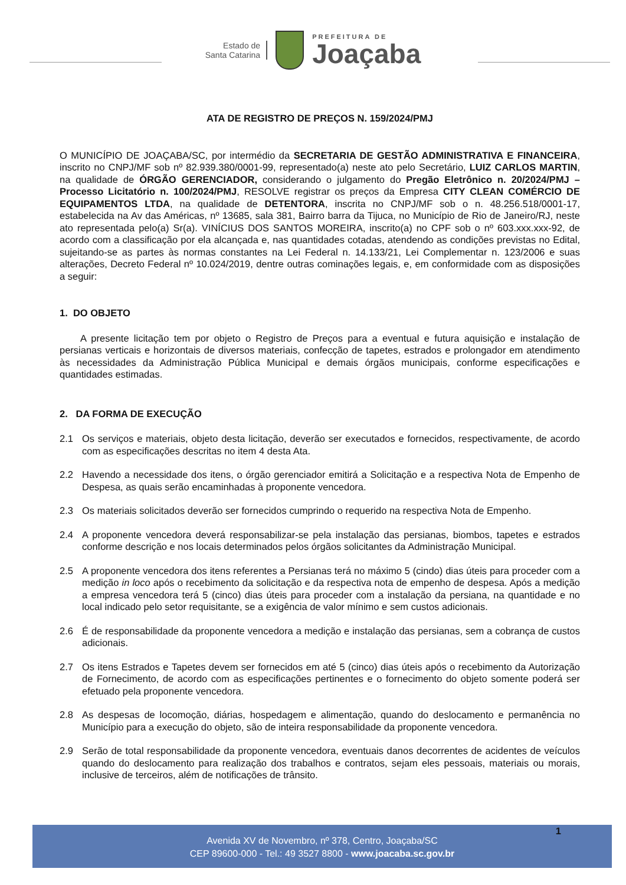Estado de
Santa Catarina
PREFEITURA DE
Joaçaba
ATA DE REGISTRO DE PREÇOS N. 159/2024/PMJ
O MUNICÍPIO DE JOAÇABA/SC, por intermédio da SECRETARIA DE GESTÃO ADMINISTRATIVA E FINANCEIRA, inscrito no CNPJ/MF sob nº 82.939.380/0001-99, representado(a) neste ato pelo Secretário, LUIZ CARLOS MARTIN, na qualidade de ÓRGÃO GERENCIADOR, considerando o julgamento do Pregão Eletrônico n. 20/2024/PMJ – Processo Licitatório n. 100/2024/PMJ, RESOLVE registrar os preços da Empresa CITY CLEAN COMÉRCIO DE EQUIPAMENTOS LTDA, na qualidade de DETENTORA, inscrita no CNPJ/MF sob o n. 48.256.518/0001-17, estabelecida na Av das Américas, nº 13685, sala 381, Bairro barra da Tijuca, no Município de Rio de Janeiro/RJ, neste ato representada pelo(a) Sr(a). VINÍCIUS DOS SANTOS MOREIRA, inscrito(a) no CPF sob o nº 603.xxx.xxx-92, de acordo com a classificação por ela alcançada e, nas quantidades cotadas, atendendo as condições previstas no Edital, sujeitando-se as partes às normas constantes na Lei Federal n. 14.133/21, Lei Complementar n. 123/2006 e suas alterações, Decreto Federal nº 10.024/2019, dentre outras cominações legais, e, em conformidade com as disposições a seguir:
1. DO OBJETO
A presente licitação tem por objeto o Registro de Preços para a eventual e futura aquisição e instalação de persianas verticais e horizontais de diversos materiais, confecção de tapetes, estrados e prolongador em atendimento às necessidades da Administração Pública Municipal e demais órgãos municipais, conforme especificações e quantidades estimadas.
2. DA FORMA DE EXECUÇÃO
2.1 Os serviços e materiais, objeto desta licitação, deverão ser executados e fornecidos, respectivamente, de acordo com as especificações descritas no item 4 desta Ata.
2.2 Havendo a necessidade dos itens, o órgão gerenciador emitirá a Solicitação e a respectiva Nota de Empenho de Despesa, as quais serão encaminhadas à proponente vencedora.
2.3 Os materiais solicitados deverão ser fornecidos cumprindo o requerido na respectiva Nota de Empenho.
2.4 A proponente vencedora deverá responsabilizar-se pela instalação das persianas, biombos, tapetes e estrados conforme descrição e nos locais determinados pelos órgãos solicitantes da Administração Municipal.
2.5 A proponente vencedora dos itens referentes a Persianas terá no máximo 5 (cindo) dias úteis para proceder com a medição in loco após o recebimento da solicitação e da respectiva nota de empenho de despesa. Após a medição a empresa vencedora terá 5 (cinco) dias úteis para proceder com a instalação da persiana, na quantidade e no local indicado pelo setor requisitante, se a exigência de valor mínimo e sem custos adicionais.
2.6 É de responsabilidade da proponente vencedora a medição e instalação das persianas, sem a cobrança de custos adicionais.
2.7 Os itens Estrados e Tapetes devem ser fornecidos em até 5 (cinco) dias úteis após o recebimento da Autorização de Fornecimento, de acordo com as especificações pertinentes e o fornecimento do objeto somente poderá ser efetuado pela proponente vencedora.
2.8 As despesas de locomoção, diárias, hospedagem e alimentação, quando do deslocamento e permanência no Município para a execução do objeto, são de inteira responsabilidade da proponente vencedora.
2.9 Serão de total responsabilidade da proponente vencedora, eventuais danos decorrentes de acidentes de veículos quando do deslocamento para realização dos trabalhos e contratos, sejam eles pessoais, materiais ou morais, inclusive de terceiros, além de notificações de trânsito.
Avenida XV de Novembro, nº 378, Centro, Joaçaba/SC
CEP 89600-000 - Tel.: 49 3527 8800 - www.joacaba.sc.gov.br
1